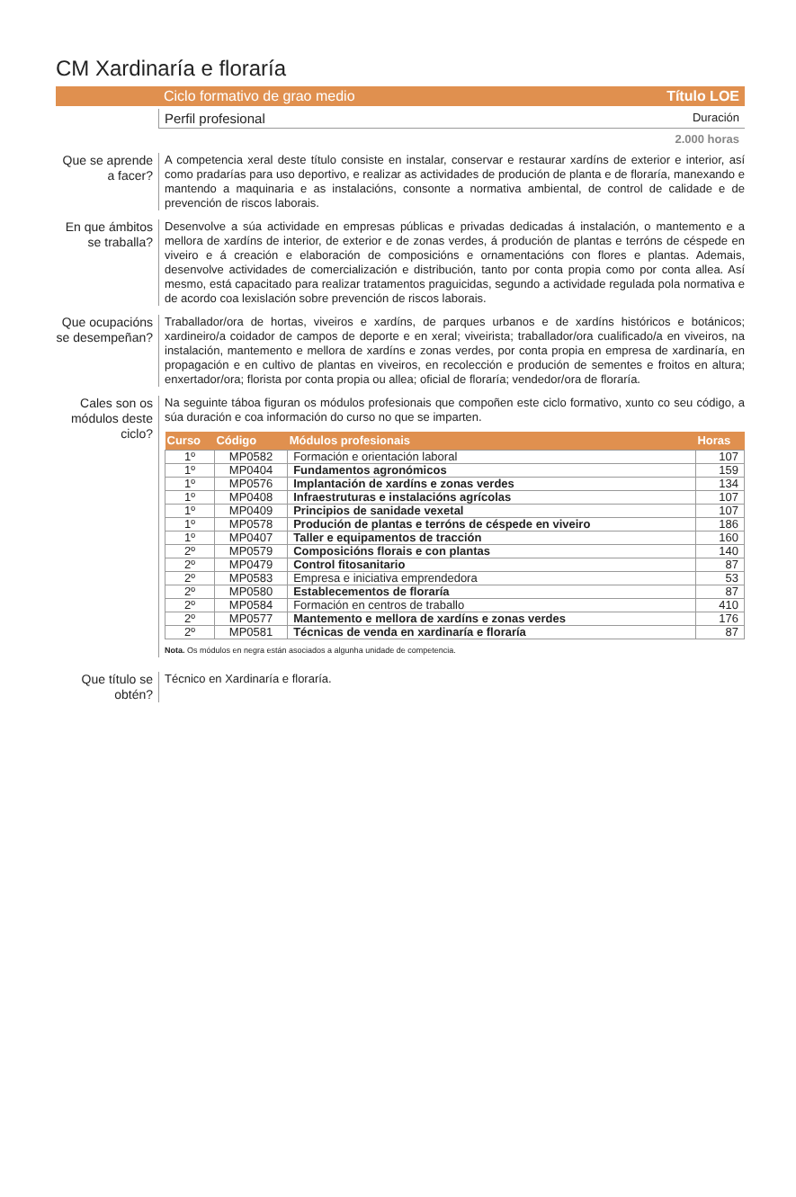CM Xardinaría e floraría
Ciclo formativo de grao medio Título LOE
Perfil profesional Duración
2.000 horas
Que se aprende a facer?
A competencia xeral deste título consiste en instalar, conservar e restaurar xardíns de exterior e interior, así como pradarías para uso deportivo, e realizar as actividades de produción de planta e de floraría, manexando e mantendo a maquinaria e as instalacións, consonte a normativa ambiental, de control de calidade e de prevención de riscos laborais.
En que ámbitos se traballa?
Desenvolve a súa actividade en empresas públicas e privadas dedicadas á instalación, o mantemento e a mellora de xardíns de interior, de exterior e de zonas verdes, á produción de plantas e terróns de céspede en viveiro e á creación e elaboración de composicións e ornamentacións con flores e plantas. Ademais, desenvolve actividades de comercialización e distribución, tanto por conta propia como por conta allea. Así mesmo, está capacitado para realizar tratamentos praguicidas, segundo a actividade regulada pola normativa e de acordo coa lexislación sobre prevención de riscos laborais.
Que ocupacións se desempeñan?
Traballador/ora de hortas, viveiros e xardíns, de parques urbanos e de xardíns históricos e botánicos; xardineiro/a coidador de campos de deporte e en xeral; viveirista; traballador/ora cualificado/a en viveiros, na instalación, mantemento e mellora de xardíns e zonas verdes, por conta propia en empresa de xardinaría, en propagación e en cultivo de plantas en viveiros, en recolección e produción de sementes e froitos en altura; enxertador/ora; florista por conta propia ou allea; oficial de floraría; vendedor/ora de floraría.
Cales son os módulos deste ciclo?
Na seguinte táboa figuran os módulos profesionais que compoñen este ciclo formativo, xunto co seu código, a súa duración e coa información do curso no que se imparten.
| Curso | Código | Módulos profesionais | Horas |
| --- | --- | --- | --- |
| 1º | MP0582 | Formación e orientación laboral | 107 |
| 1º | MP0404 | Fundamentos agronómicos | 159 |
| 1º | MP0576 | Implantación de xardíns e zonas verdes | 134 |
| 1º | MP0408 | Infraestruturas e instalacións agrícolas | 107 |
| 1º | MP0409 | Principios de sanidade vexetal | 107 |
| 1º | MP0578 | Produción de plantas e terróns de céspede en viveiro | 186 |
| 1º | MP0407 | Taller e equipamentos de tracción | 160 |
| 2º | MP0579 | Composicións florais e con plantas | 140 |
| 2º | MP0479 | Control fitosanitario | 87 |
| 2º | MP0583 | Empresa e iniciativa emprendedora | 53 |
| 2º | MP0580 | Establecementos de floraría | 87 |
| 2º | MP0584 | Formación en centros de traballo | 410 |
| 2º | MP0577 | Mantemento e mellora de xardíns e zonas verdes | 176 |
| 2º | MP0581 | Técnicas de venda en xardinaría e floraría | 87 |
Nota. Os módulos en negra están asociados a algunha unidade de competencia.
Que título se obtén?
Técnico en Xardinaría e floraría.